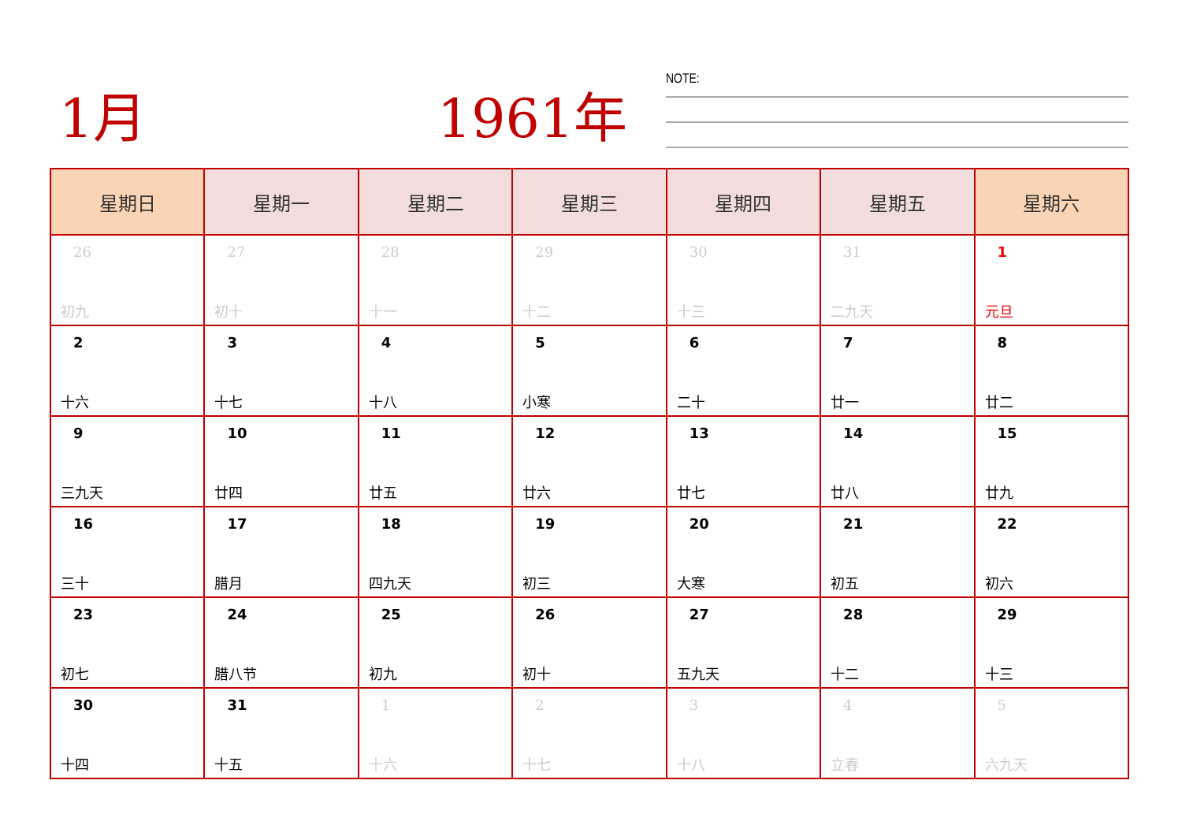1月 1961年 NOTE:
| 星期日 | 星期一 | 星期二 | 星期三 | 星期四 | 星期五 | 星期六 |
| --- | --- | --- | --- | --- | --- | --- |
| 26 初九 | 27 初十 | 28 十一 | 29 十二 | 30 十三 | 31 二九天 | 1 元旦 |
| 2 十六 | 3 十七 | 4 十八 | 5 小寒 | 6 二十 | 7 廿一 | 8 廿二 |
| 9 三九天 | 10 廿四 | 11 廿五 | 12 廿六 | 13 廿七 | 14 廿八 | 15 廿九 |
| 16 三十 | 17 腊月 | 18 四九天 | 19 初三 | 20 大寒 | 21 初五 | 22 初六 |
| 23 初七 | 24 腊八节 | 25 初九 | 26 初十 | 27 五九天 | 28 十二 | 29 十三 |
| 30 十四 | 31 十五 | 1 十六 | 2 十七 | 3 十八 | 4 立春 | 5 六九天 |